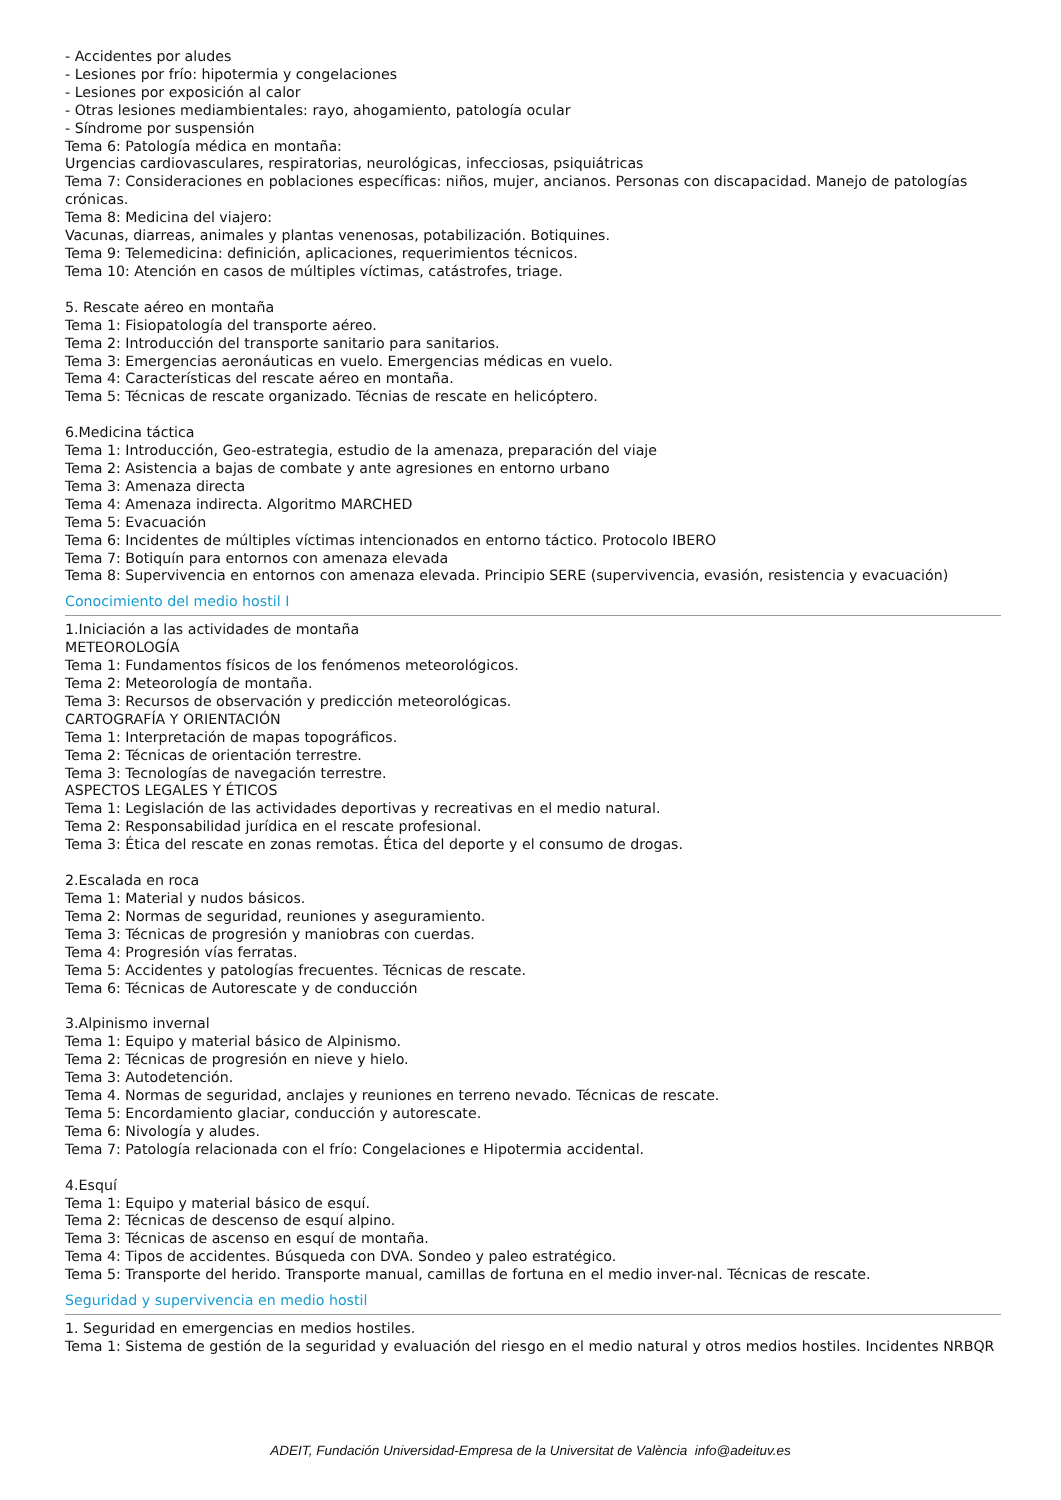- Accidentes por aludes
- Lesiones por frío: hipotermia y congelaciones
- Lesiones por exposición al calor
- Otras lesiones mediambientales: rayo, ahogamiento, patología ocular
- Síndrome por suspensión
Tema 6: Patología médica en montaña:
Urgencias cardiovasculares, respiratorias, neurológicas, infecciosas, psiquiátricas
Tema 7: Consideraciones en poblaciones específicas: niños, mujer, ancianos. Personas con discapacidad. Manejo de patologías crónicas.
Tema 8: Medicina del viajero:
Vacunas, diarreas, animales y plantas venenosas, potabilización. Botiquines.
Tema 9: Telemedicina: definición, aplicaciones, requerimientos técnicos.
Tema 10: Atención en casos de múltiples víctimas, catástrofes, triage.
5. Rescate aéreo en montaña
Tema 1: Fisiopatología del transporte aéreo.
Tema 2: Introducción del transporte sanitario para sanitarios.
Tema 3: Emergencias aeronáuticas en vuelo. Emergencias médicas en vuelo.
Tema 4: Características del rescate aéreo en montaña.
Tema 5: Técnicas de rescate organizado. Técnias de rescate en helicóptero.
6.Medicina táctica
Tema 1: Introducción, Geo-estrategia, estudio de la amenaza, preparación del viaje
Tema 2: Asistencia a bajas de combate y ante agresiones en entorno urbano
Tema 3: Amenaza directa
Tema 4: Amenaza indirecta. Algoritmo MARCHED
Tema 5: Evacuación
Tema 6: Incidentes de múltiples víctimas intencionados en entorno táctico. Protocolo IBERO
Tema 7: Botiquín para entornos con amenaza elevada
Tema 8: Supervivencia en entornos con amenaza elevada. Principio SERE (supervivencia, evasión, resistencia y evacuación)
Conocimiento del medio hostil I
1.Iniciación a las actividades de montaña
METEOROLOGÍA
Tema 1: Fundamentos físicos de los fenómenos meteorológicos.
Tema 2: Meteorología de montaña.
Tema 3: Recursos de observación y predicción meteorológicas.
CARTOGRAFÍA Y ORIENTACIÓN
Tema 1: Interpretación de mapas topográficos.
Tema 2: Técnicas de orientación terrestre.
Tema 3: Tecnologías de navegación terrestre.
ASPECTOS LEGALES Y ÉTICOS
Tema 1: Legislación de las actividades deportivas y recreativas en el medio natural.
Tema 2: Responsabilidad jurídica en el rescate profesional.
Tema 3: Ética del rescate en zonas remotas. Ética del deporte y el consumo de drogas.
2.Escalada en roca
Tema 1: Material y nudos básicos.
Tema 2: Normas de seguridad, reuniones y aseguramiento.
Tema 3: Técnicas de progresión y maniobras con cuerdas.
Tema 4: Progresión vías ferratas.
Tema 5: Accidentes y patologías frecuentes. Técnicas de rescate.
Tema 6: Técnicas de Autorescate y de conducción
3.Alpinismo invernal
Tema 1: Equipo y material básico de Alpinismo.
Tema 2: Técnicas de progresión en nieve y hielo.
Tema 3: Autodetención.
Tema 4. Normas de seguridad, anclajes y reuniones en terreno nevado. Técnicas de rescate.
Tema 5: Encordamiento glaciar, conducción y autorescate.
Tema 6: Nivología y aludes.
Tema 7: Patología relacionada con el frío: Congelaciones e Hipotermia accidental.
4.Esquí
Tema 1: Equipo y material básico de esquí.
Tema 2: Técnicas de descenso de esquí alpino.
Tema 3: Técnicas de ascenso en esquí de montaña.
Tema 4: Tipos de accidentes. Búsqueda con DVA. Sondeo y paleo estratégico.
Tema 5: Transporte del herido. Transporte manual, camillas de fortuna en el medio inver-nal. Técnicas de rescate.
Seguridad y supervivencia en medio hostil
1. Seguridad en emergencias en medios hostiles.
Tema 1: Sistema de gestión de la seguridad y evaluación del riesgo en el medio natural y otros medios hostiles. Incidentes NRBQR
ADEIT, Fundación Universidad-Empresa de la Universitat de València info@adeituv.es